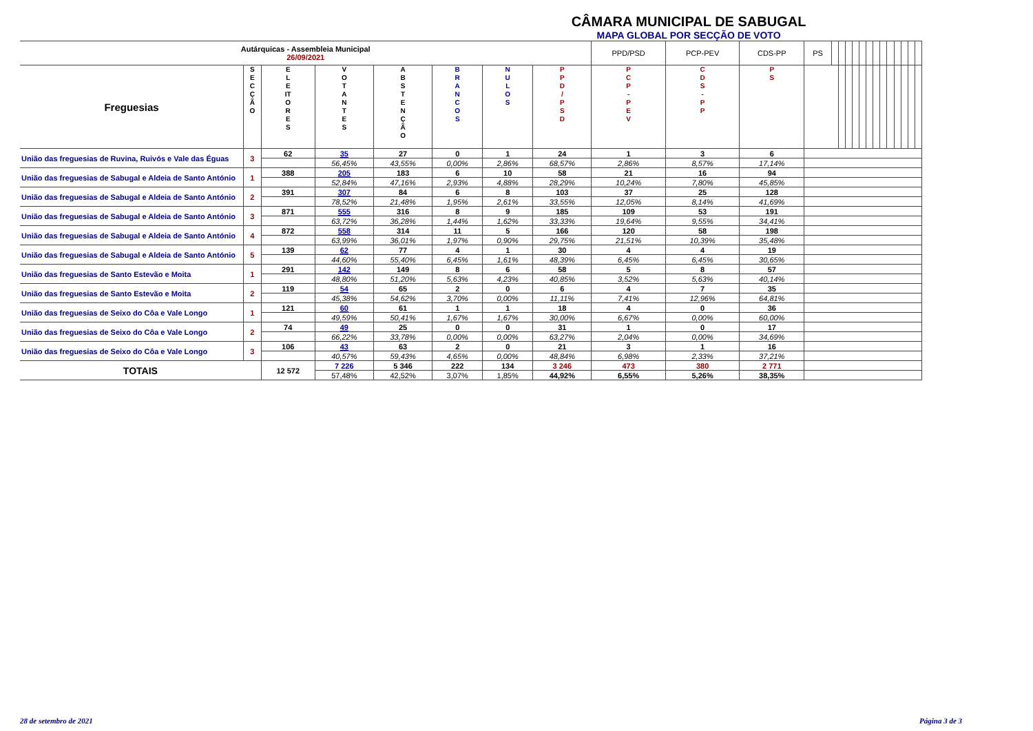CÂMARA MUNICIPAL DE SABUGAL
MAPA GLOBAL POR SECÇÃO DE VOTO
| Autárquicas - Assembleia Municipal 26/09/2021 | | | | | | | | PPD/PSD | PCP-PEV | CDS-PP | PS | | | | | | | | | | | | | |
| Freguesias | S E C Ç Ã O | E L E IT O R E S | V O T A N T E S | A B S T E N Ç Ã O | B R A N C O S | N U L O S | P P D / P S D | P C P - P E V | C D S - P P | P S | | | | | | | | | | | | | | |
| União das freguesias de Ruvina, Ruivós e Vale das Éguas | 3 | 62 | 35 | 27 | 0 | 1 | 24 | 1 | 3 | 6 | | | | | | | | | | | | | | |
| | | | 56,45% | 43,55% | 0,00% | 2,86% | 68,57% | 2,86% | 8,57% | 17,14% | | | | | | | | | | | | | | |
| União das freguesias de Sabugal e Aldeia de Santo António | 1 | 388 | 205 | 183 | 6 | 10 | 58 | 21 | 16 | 94 | | | | | | | | | | | | | | |
| | | | 52,84% | 47,16% | 2,93% | 4,88% | 28,29% | 10,24% | 7,80% | 45,85% | | | | | | | | | | | | | | |
| União das freguesias de Sabugal e Aldeia de Santo António | 2 | 391 | 307 | 84 | 6 | 8 | 103 | 37 | 25 | 128 | | | | | | | | | | | | | | |
| | | | 78,52% | 21,48% | 1,95% | 2,61% | 33,55% | 12,05% | 8,14% | 41,69% | | | | | | | | | | | | | | |
| União das freguesias de Sabugal e Aldeia de Santo António | 3 | 871 | 555 | 316 | 8 | 9 | 185 | 109 | 53 | 191 | | | | | | | | | | | | | | |
| | | | 63,72% | 36,28% | 1,44% | 1,62% | 33,33% | 19,64% | 9,55% | 34,41% | | | | | | | | | | | | | | |
| União das freguesias de Sabugal e Aldeia de Santo António | 4 | 872 | 558 | 314 | 11 | 5 | 166 | 120 | 58 | 198 | | | | | | | | | | | | | | |
| | | | 63,99% | 36,01% | 1,97% | 0,90% | 29,75% | 21,51% | 10,39% | 35,48% | | | | | | | | | | | | | | |
| União das freguesias de Sabugal e Aldeia de Santo António | 5 | 139 | 62 | 77 | 4 | 1 | 30 | 4 | 4 | 19 | | | | | | | | | | | | | | |
| | | | 44,60% | 55,40% | 6,45% | 1,61% | 48,39% | 6,45% | 6,45% | 30,65% | | | | | | | | | | | | | | |
| União das freguesias de Santo Estevão e Moita | 1 | 291 | 142 | 149 | 8 | 6 | 58 | 5 | 8 | 57 | | | | | | | | | | | | | | |
| | | | 48,80% | 51,20% | 5,63% | 4,23% | 40,85% | 3,52% | 5,63% | 40,14% | | | | | | | | | | | | | | |
| União das freguesias de Santo Estevão e Moita | 2 | 119 | 54 | 65 | 2 | 0 | 6 | 4 | 7 | 35 | | | | | | | | | | | | | | |
| | | | 45,38% | 54,62% | 3,70% | 0,00% | 11,11% | 7,41% | 12,96% | 64,81% | | | | | | | | | | | | | | |
| União das freguesias de Seixo do Côa e Vale Longo | 1 | 121 | 60 | 61 | 1 | 1 | 18 | 4 | 0 | 36 | | | | | | | | | | | | | | |
| | | | 49,59% | 50,41% | 1,67% | 1,67% | 30,00% | 6,67% | 0,00% | 60,00% | | | | | | | | | | | | | | |
| União das freguesias de Seixo do Côa e Vale Longo | 2 | 74 | 49 | 25 | 0 | 0 | 31 | 1 | 0 | 17 | | | | | | | | | | | | | | |
| | | | 66,22% | 33,78% | 0,00% | 0,00% | 63,27% | 2,04% | 0,00% | 34,69% | | | | | | | | | | | | | | |
| União das freguesias de Seixo do Côa e Vale Longo | 3 | 106 | 43 | 63 | 2 | 0 | 21 | 3 | 1 | 16 | | | | | | | | | | | | | | |
| | | | 40,57% | 59,43% | 4,65% | 0,00% | 48,84% | 6,98% | 2,33% | 37,21% | | | | | | | | | | | | | | |
| TOTAIS | | 12 572 | 7 226 | 5 346 | 222 | 134 | 3 246 | 473 | 380 | 2 771 | | | | | | | | | | | | | | |
| | | | 57,48% | 42,52% | 3,07% | 1,85% | 44,92% | 6,55% | 5,26% | 38,35% | | | | | | | | | | | | | | |
28 de setembro de 2021 Página 3 de 3